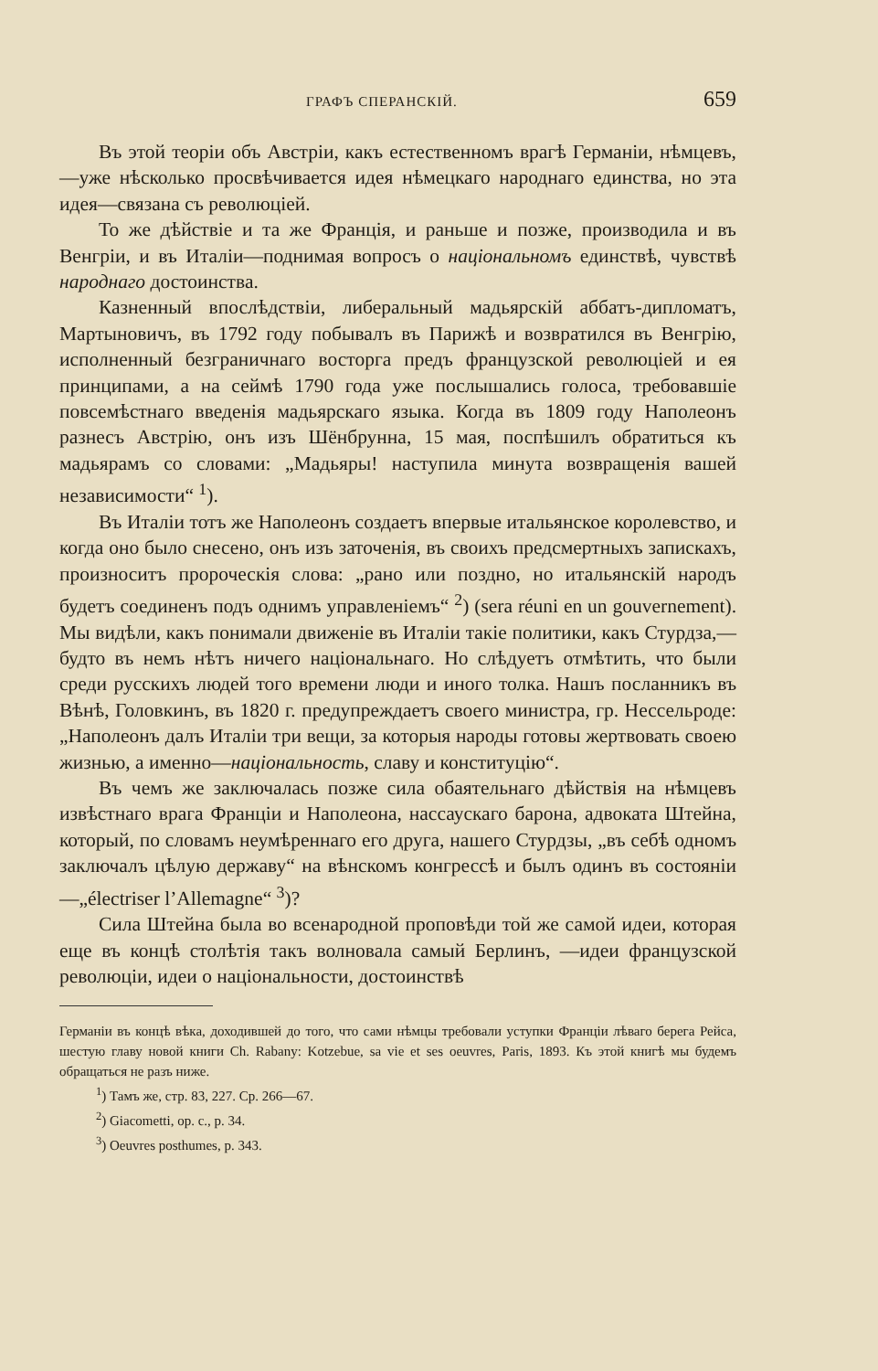ГРАФЪ СПЕРАНСКІЙ. 659
Въ этой теоріи объ Австріи, какъ естественномъ врагѣ Германіи, нѣмцевъ,—уже нѣсколько просвѣчивается идея нѣмецкаго народнаго единства, но эта идея—связана съ революціей.
То же дѣйствіе и та же Францiя, и раньше и позже, производила и въ Венгріи, и въ Италіи—поднимая вопросъ о національномъ единствѣ, чувствѣ народнаго достоинства.
Казненный впослѣдствіи, либеральный мадьярскій аббатъ-дипломатъ, Мартыновичъ, въ 1792 году побывалъ въ Парижѣ и возвратился въ Венгрію, исполненный безграничнаго восторга предъ французской революціей и ея принципами, а на сеймѣ 1790 года уже послышались голоса, требовавшіе повсемѣстнаго введенія мадьярскаго языка. Когда въ 1809 году Наполеонъ разнесъ Австрію, онъ изъ Шёнбрунна, 15 мая, поспѣшилъ обратиться къ мадьярамъ со словами: „Мадьяры! наступила минута возвращенія вашей независимости“ <sup>1</sup>).
Въ Италіи тотъ же Наполеонъ создаетъ впервые итальянское королевство, и когда оно было снесено, онъ изъ заточенія, въ своихъ предсмертныхъ запискахъ, произноситъ пророческія слова: „рано или поздно, но итальянскій народъ будетъ соединенъ подъ однимъ управленіемъ“ <sup>2</sup>) (sera réuni en un gouvernement). Мы видѣли, какъ понимали движеніе въ Италіи такіе политики, какъ Стурдза,—будто въ немъ нѣтъ ничего національнаго. Но слѣдуетъ отмѣтить, что были среди русскихъ людей того времени люди и иного толка. Нашъ посланникъ въ Вѣнѣ, Головкинъ, въ 1820 г. предупреждаетъ своего министра, гр. Нессельроде: „Наполеонъ далъ Италіи три вещи, за которыя народы готовы жертвовать своею жизнью, а именно—національность, славу и конституцію“.
Въ чемъ же заключалась позже сила обаятельнаго дѣйствія на нѣмцевъ извѣстнаго врага Франціи и Наполеона, нассаускаго барона, адвоката Штейна, который, по словамъ неумѣреннаго его друга, нашего Стурдзы, „въ себѣ одномъ заключалъ цѣлую державу“ на вѣнскомъ конгрессѣ и былъ одинъ въ состояніи—„électriser l’Allemagne“ <sup>3</sup>)?
Сила Штейна была во всенародной проповѣди той же самой идеи, которая еще въ концѣ столѣтія такъ волновала самый Берлинъ, —идеи французской революціи, идеи о національности, достоинствѣ
Германіи въ концѣ вѣка, доходившей до того, что сами нѣмцы требовали уступки Франціи лѣваго берега Рейса, шестую главу новой книги Ch. Rabany: Kotzebue, sa vie et ses oeuvres, Paris, 1893. Къ этой книгѣ мы будемъ обращаться не разъ ниже.
<sup>1</sup>) Тамъ же, стр. 83, 227. Ср. 266—67.
<sup>2</sup>) Giacometti, op. c., p. 34.
<sup>3</sup>) Oeuvres posthumes, p. 343.